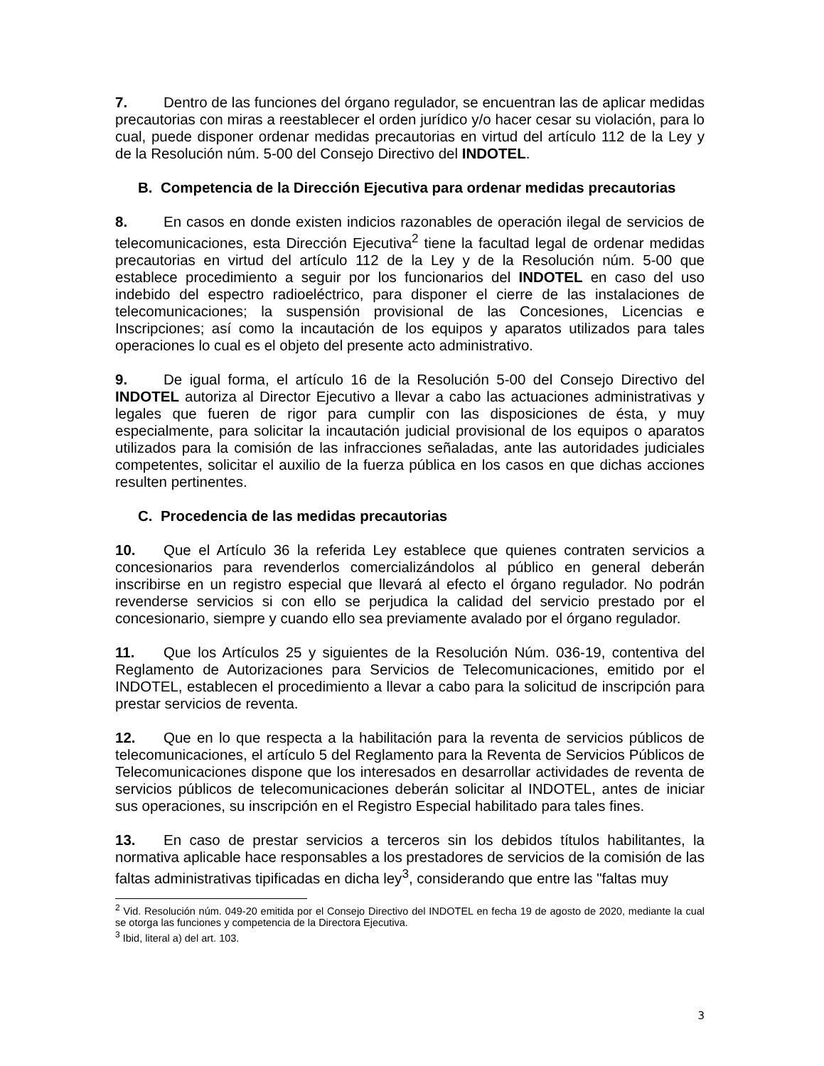7. Dentro de las funciones del órgano regulador, se encuentran las de aplicar medidas precautorias con miras a reestablecer el orden jurídico y/o hacer cesar su violación, para lo cual, puede disponer ordenar medidas precautorias en virtud del artículo 112 de la Ley y de la Resolución núm. 5-00 del Consejo Directivo del INDOTEL.
B. Competencia de la Dirección Ejecutiva para ordenar medidas precautorias
8. En casos en donde existen indicios razonables de operación ilegal de servicios de telecomunicaciones, esta Dirección Ejecutiva<sup>2</sup> tiene la facultad legal de ordenar medidas precautorias en virtud del artículo 112 de la Ley y de la Resolución núm. 5-00 que establece procedimiento a seguir por los funcionarios del INDOTEL en caso del uso indebido del espectro radioeléctrico, para disponer el cierre de las instalaciones de telecomunicaciones; la suspensión provisional de las Concesiones, Licencias e Inscripciones; así como la incautación de los equipos y aparatos utilizados para tales operaciones lo cual es el objeto del presente acto administrativo.
9. De igual forma, el artículo 16 de la Resolución 5-00 del Consejo Directivo del INDOTEL autoriza al Director Ejecutivo a llevar a cabo las actuaciones administrativas y legales que fueren de rigor para cumplir con las disposiciones de ésta, y muy especialmente, para solicitar la incautación judicial provisional de los equipos o aparatos utilizados para la comisión de las infracciones señaladas, ante las autoridades judiciales competentes, solicitar el auxilio de la fuerza pública en los casos en que dichas acciones resulten pertinentes.
C. Procedencia de las medidas precautorias
10. Que el Artículo 36 la referida Ley establece que quienes contraten servicios a concesionarios para revenderlos comercializándolos al público en general deberán inscribirse en un registro especial que llevará al efecto el órgano regulador. No podrán revenderse servicios si con ello se perjudica la calidad del servicio prestado por el concesionario, siempre y cuando ello sea previamente avalado por el órgano regulador.
11. Que los Artículos 25 y siguientes de la Resolución Núm. 036-19, contentiva del Reglamento de Autorizaciones para Servicios de Telecomunicaciones, emitido por el INDOTEL, establecen el procedimiento a llevar a cabo para la solicitud de inscripción para prestar servicios de reventa.
12. Que en lo que respecta a la habilitación para la reventa de servicios públicos de telecomunicaciones, el artículo 5 del Reglamento para la Reventa de Servicios Públicos de Telecomunicaciones dispone que los interesados en desarrollar actividades de reventa de servicios públicos de telecomunicaciones deberán solicitar al INDOTEL, antes de iniciar sus operaciones, su inscripción en el Registro Especial habilitado para tales fines.
13. En caso de prestar servicios a terceros sin los debidos títulos habilitantes, la normativa aplicable hace responsables a los prestadores de servicios de la comisión de las faltas administrativas tipificadas en dicha ley<sup>3</sup>, considerando que entre las "faltas muy
<sup>2</sup> Vid. Resolución núm. 049-20 emitida por el Consejo Directivo del INDOTEL en fecha 19 de agosto de 2020, mediante la cual se otorga las funciones y competencia de la Directora Ejecutiva.
<sup>3</sup> Ibid, literal a) del art. 103.
3